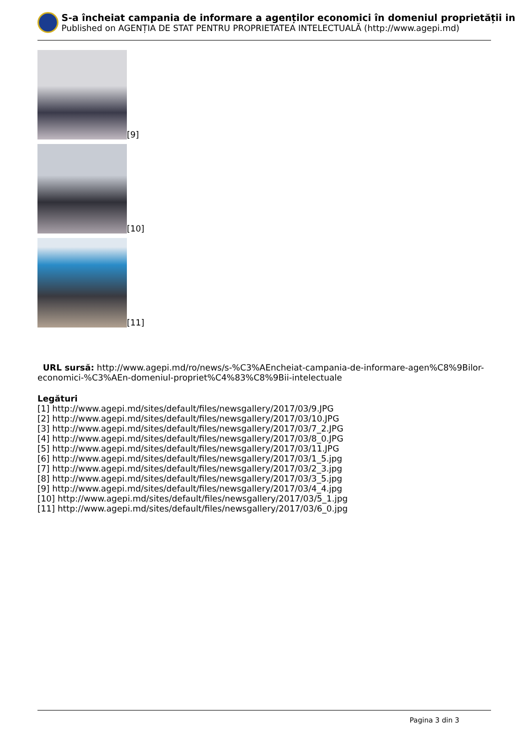S-a încheiat campania de informare a agenților economici în domeniul proprietății in
Published on AGENȚIA DE STAT PENTRU PROPRIETATEA INTELECTUALĂ (http://www.agepi.md)
[9]
[10]
[11]
URL sursă: http://www.agepi.md/ro/news/s-%C3%AEncheiat-campania-de-informare-agen%C8%9Bilor-economici-%C3%AEn-domeniul-propriet%C4%83%C8%9Bii-intelectuale
Legături
[1] http://www.agepi.md/sites/default/files/newsgallery/2017/03/9.JPG
[2] http://www.agepi.md/sites/default/files/newsgallery/2017/03/10.JPG
[3] http://www.agepi.md/sites/default/files/newsgallery/2017/03/7_2.JPG
[4] http://www.agepi.md/sites/default/files/newsgallery/2017/03/8_0.JPG
[5] http://www.agepi.md/sites/default/files/newsgallery/2017/03/11.JPG
[6] http://www.agepi.md/sites/default/files/newsgallery/2017/03/1_5.jpg
[7] http://www.agepi.md/sites/default/files/newsgallery/2017/03/2_3.jpg
[8] http://www.agepi.md/sites/default/files/newsgallery/2017/03/3_5.jpg
[9] http://www.agepi.md/sites/default/files/newsgallery/2017/03/4_4.jpg
[10] http://www.agepi.md/sites/default/files/newsgallery/2017/03/5_1.jpg
[11] http://www.agepi.md/sites/default/files/newsgallery/2017/03/6_0.jpg
Pagina 3 din 3